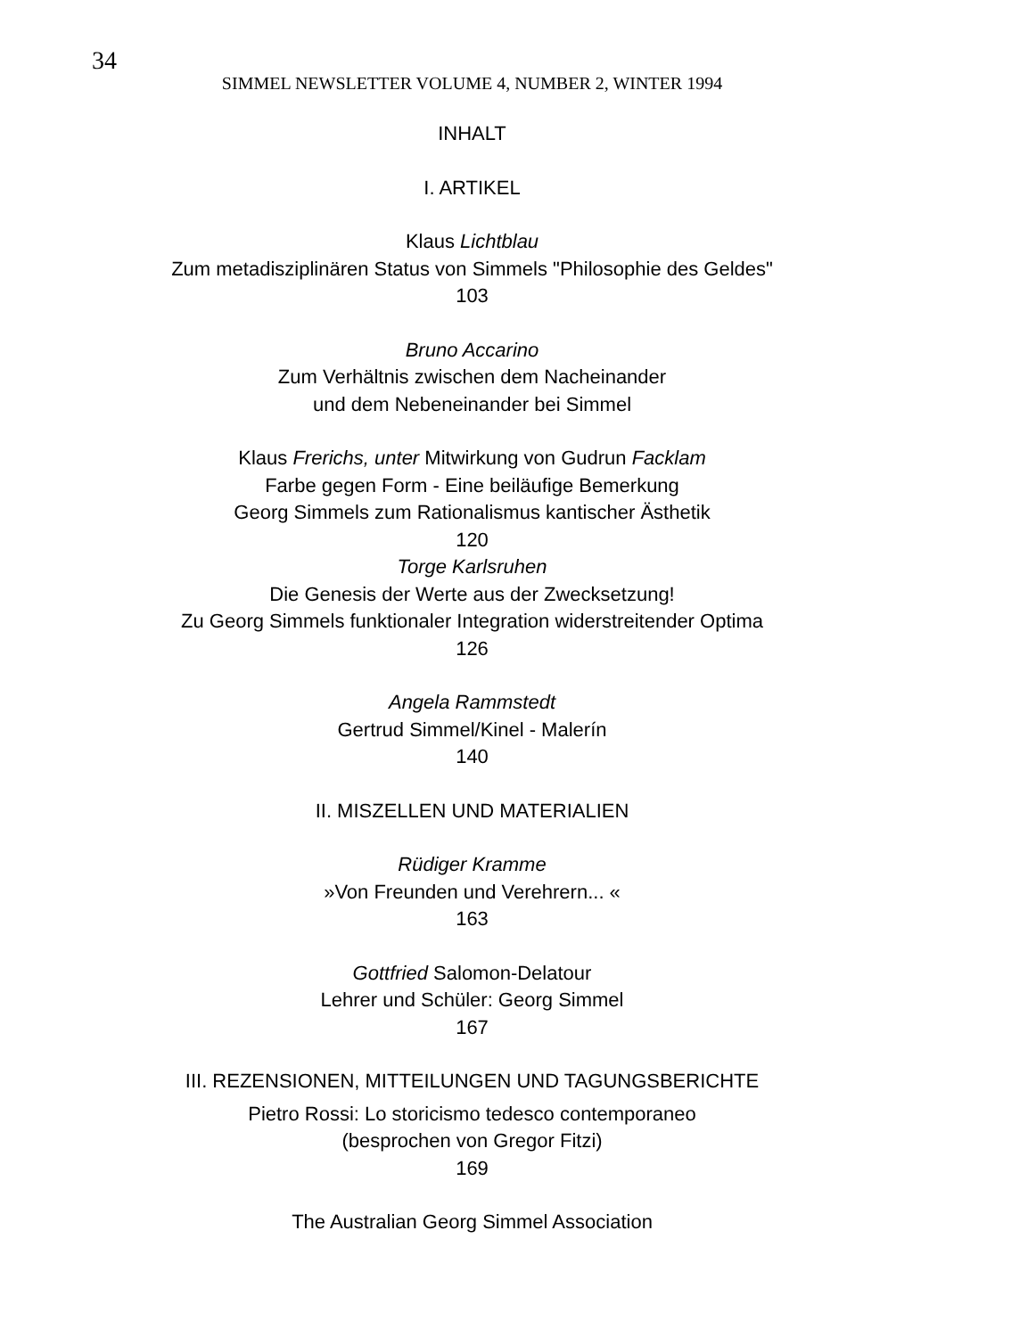34
SIMMEL NEWSLETTER VOLUME 4, NUMBER 2, WINTER 1994
INHALT
I. ARTIKEL
Klaus Lichtblau
Zum metadisziplinären Status von Simmels "Philosophie des Geldes"
103
Bruno Accarino
Zum Verhältnis zwischen dem Nacheinander
und dem Nebeneinander bei Simmel
Klaus Frerichs, unter Mitwirkung von Gudrun Facklam
Farbe gegen Form - Eine beiläufige Bemerkung
Georg Simmels zum Rationalismus kantischer Ästhetik
120
Torge Karlsruhen
Die Genesis der Werte aus der Zwecksetzung!
Zu Georg Simmels funktionaler Integration widerstreitender Optima
126
Angela Rammstedt
Gertrud Simmel/Kinel - Malerín
140
II. MISZELLEN UND MATERIALIEN
Rüdiger Kramme
»Von Freunden und Verehrern... «
163
Gottfried Salomon-Delatour
Lehrer und Schüler: Georg Simmel
167
III. REZENSIONEN, MITTEILUNGEN UND TAGUNGSBERICHTE
Pietro Rossi: Lo storicismo tedesco contemporaneo
(besprochen von Gregor Fitzi)
169
The Australian Georg Simmel Association